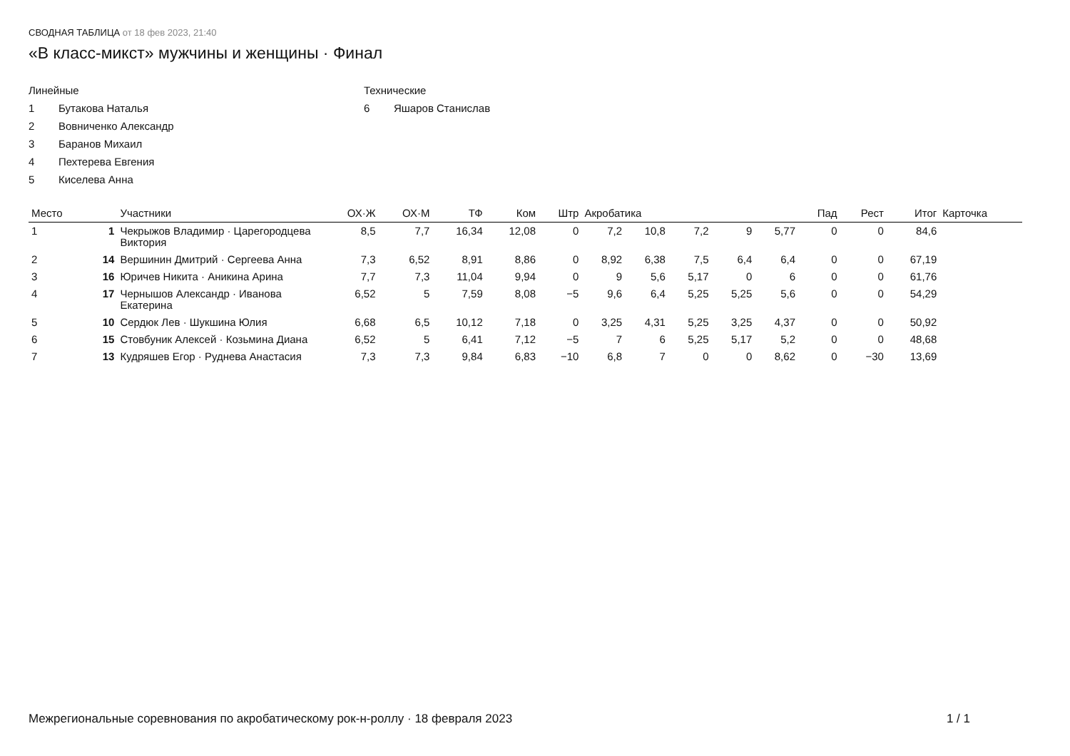СВОДНАЯ ТАБЛИЦА от 18 фев 2023, 21:40
«В класс-микст» мужчины и женщины · Финал
Линейные
1 Бутакова Наталья
2 Вовниченко Александр
3 Баранов Михаил
4 Пехтерева Евгения
5 Киселева Анна
Технические
6 Яшаров Станислав
| Место | | Участники | ОХ·Ж | ОХ·М | ТФ | Ком | Штр | Акробатика | | | | | Пад | Рест | Итог | Карточка |
| --- | --- | --- | --- | --- | --- | --- | --- | --- | --- | --- | --- | --- | --- | --- | --- | --- |
| 1 | 1 | Чекрыжов Владимир · Царегородцева Виктория | 8,5 | 7,7 | 16,34 | 12,08 | 0 | 7,2 | 10,8 | 7,2 | 9 | 5,77 | 0 | 0 | 84,6 | |
| 2 | 14 | Вершинин Дмитрий · Сергеева Анна | 7,3 | 6,52 | 8,91 | 8,86 | 0 | 8,92 | 6,38 | 7,5 | 6,4 | 6,4 | 0 | 0 | 67,19 | |
| 3 | 16 | Юричев Никита · Аникина Арина | 7,7 | 7,3 | 11,04 | 9,94 | 0 | 9 | 5,6 | 5,17 | 0 | 6 | 0 | 0 | 61,76 | |
| 4 | 17 | Чернышов Александр · Иванова Екатерина | 6,52 | 5 | 7,59 | 8,08 | −5 | 9,6 | 6,4 | 5,25 | 5,25 | 5,6 | 0 | 0 | 54,29 | |
| 5 | 10 | Сердюк Лев · Шукшина Юлия | 6,68 | 6,5 | 10,12 | 7,18 | 0 | 3,25 | 4,31 | 5,25 | 3,25 | 4,37 | 0 | 0 | 50,92 | |
| 6 | 15 | Стовбуник Алексей · Козьмина Диана | 6,52 | 5 | 6,41 | 7,12 | −5 | 7 | 6 | 5,25 | 5,17 | 5,2 | 0 | 0 | 48,68 | |
| 7 | 13 | Кудряшев Егор · Руднева Анастасия | 7,3 | 7,3 | 9,84 | 6,83 | −10 | 6,8 | 7 | 0 | 0 | 8,62 | 0 | −30 | 13,69 | |
Межрегиональные соревнования по акробатическому рок-н-роллу · 18 февраля 2023 1 / 1